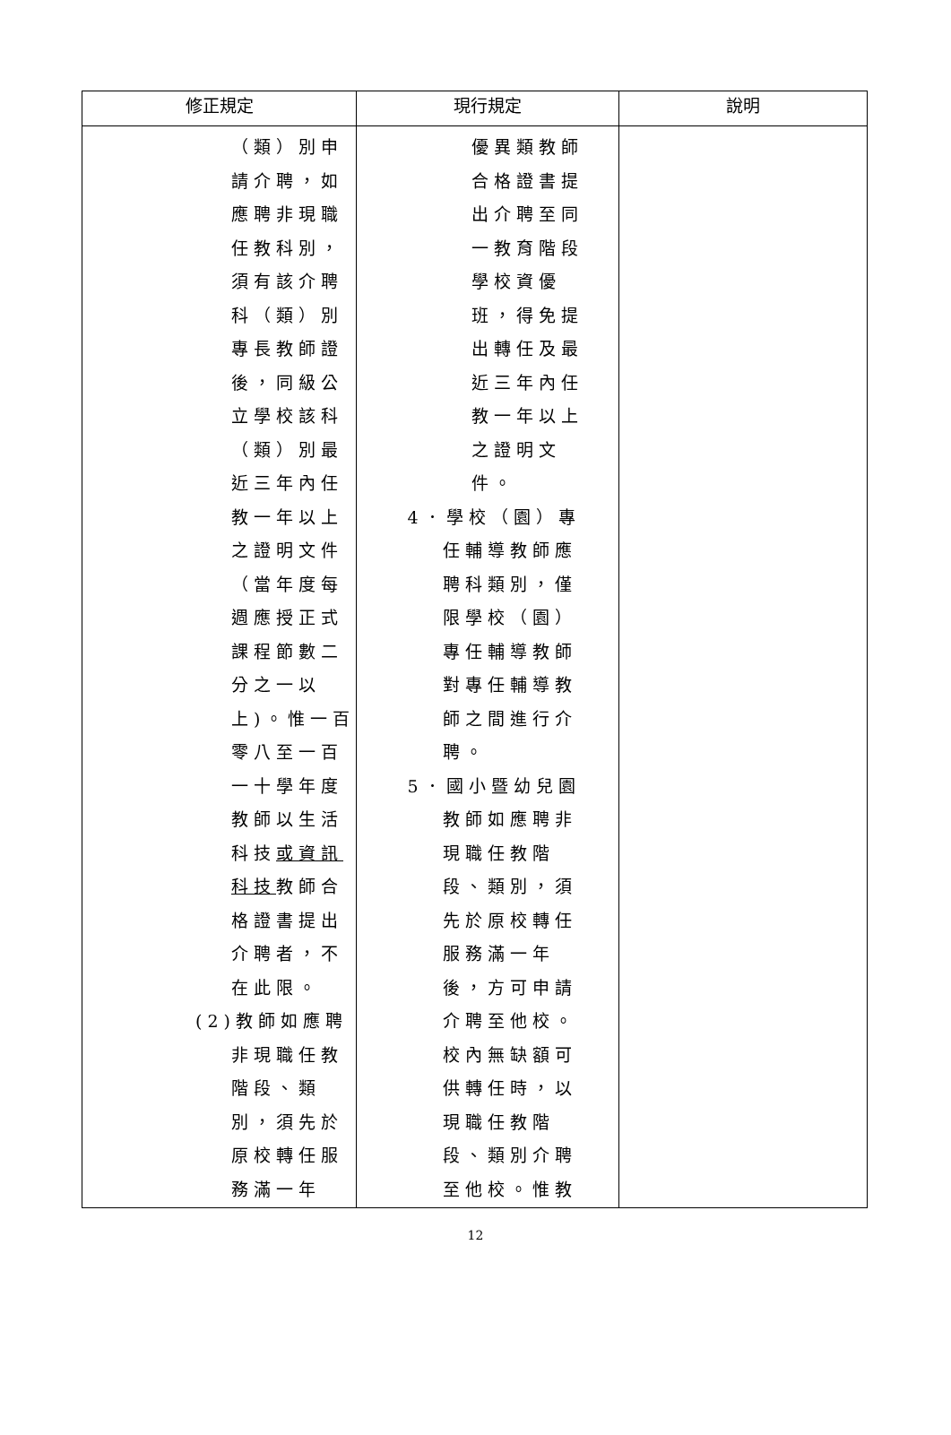| 修正規定 | 現行規定 | 說明 |
| --- | --- | --- |
| （類）別申 請介聘，如 應聘非現職 任教科別， 須有該介聘 科（類）別 專長教師證 後，同級公 立學校該科 （類）別最 近三年內任 教一年以上 之證明文件 （當年度每 週應授正式 課程節數二 分之一以 上)。惟一百 零八至一百 一十學年度 教師以生活 科技 或資訊 科技 教師合 格證書提出 介聘者，不 在此限。 (2)教師如應聘 非現職任教 階段、類 別，須先於 原校轉任服 務滿一年 | 優異類教師 合格證書提 出介聘至同 一教育階段 學校資優 班，得免提 出轉任及最 近三年內任 教一年以上 之證明文 件。 4．學校（園）專 任輔導教師應 聘科類別，僅 限學校（園） 專任輔導教師 對專任輔導教 師之間進行介 聘。 5．國小暨幼兒園 教師如應聘非 現職任教階 段、類別，須 先於原校轉任 服務滿一年 後，方可申請 介聘至他校。 校內無缺額可 供轉任時，以 現職任教階 段、類別介聘 至他校。惟教 | |
12